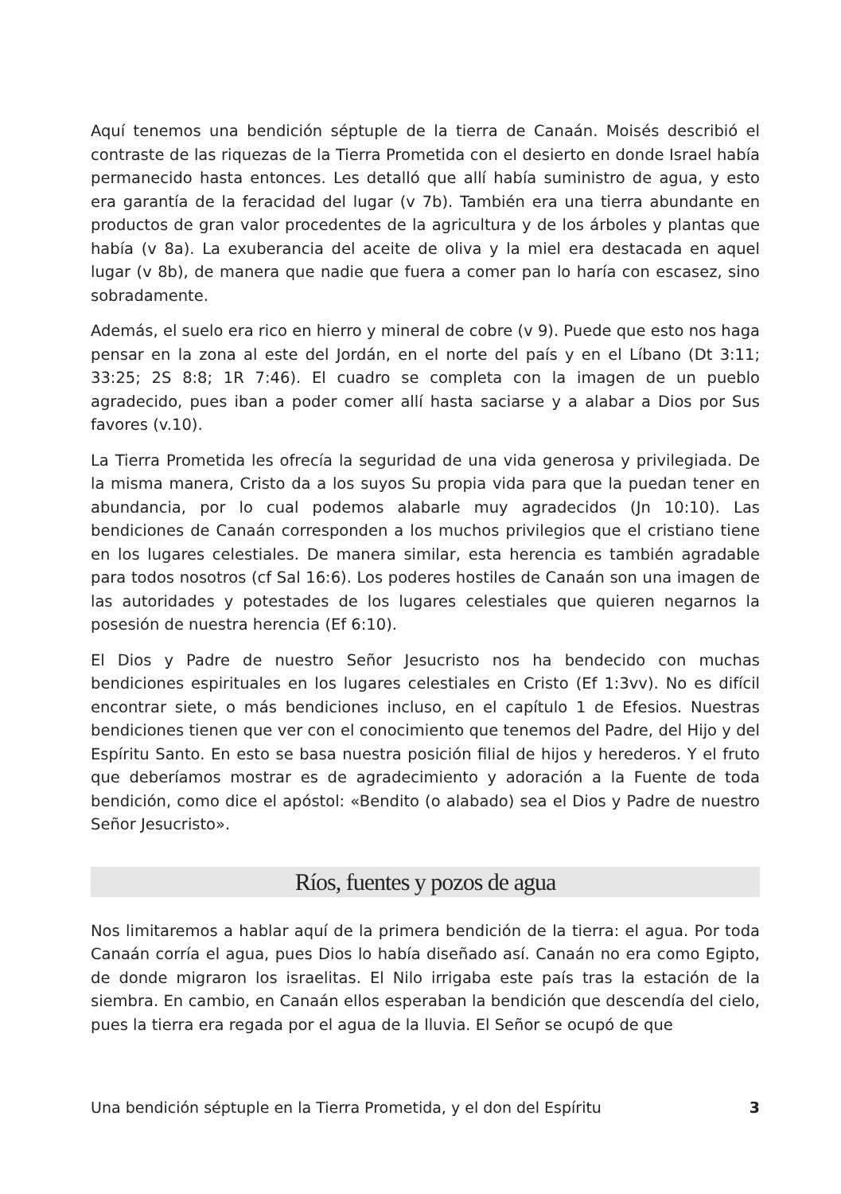Aquí tenemos una bendición séptuple de la tierra de Canaán. Moisés describió el contraste de las riquezas de la Tierra Prometida con el desierto en donde Israel había permanecido hasta entonces. Les detalló que allí había suministro de agua, y esto era garantía de la feracidad del lugar (v 7b). También era una tierra abundante en productos de gran valor procedentes de la agricultura y de los árboles y plantas que había (v 8a). La exuberancia del aceite de oliva y la miel era destacada en aquel lugar (v 8b), de manera que nadie que fuera a comer pan lo haría con escasez, sino sobradamente.
Además, el suelo era rico en hierro y mineral de cobre (v 9). Puede que esto nos haga pensar en la zona al este del Jordán, en el norte del país y en el Líbano (Dt 3:11; 33:25; 2S 8:8; 1R 7:46). El cuadro se completa con la imagen de un pueblo agradecido, pues iban a poder comer allí hasta saciarse y a alabar a Dios por Sus favores (v.10).
La Tierra Prometida les ofrecía la seguridad de una vida generosa y privilegiada. De la misma manera, Cristo da a los suyos Su propia vida para que la puedan tener en abundancia, por lo cual podemos alabarle muy agradecidos (Jn 10:10). Las bendiciones de Canaán corresponden a los muchos privilegios que el cristiano tiene en los lugares celestiales. De manera similar, esta herencia es también agradable para todos nosotros (cf Sal 16:6). Los poderes hostiles de Canaán son una imagen de las autoridades y potestades de los lugares celestiales que quieren negarnos la posesión de nuestra herencia (Ef 6:10).
El Dios y Padre de nuestro Señor Jesucristo nos ha bendecido con muchas bendiciones espirituales en los lugares celestiales en Cristo (Ef 1:3vv). No es difícil encontrar siete, o más bendiciones incluso, en el capítulo 1 de Efesios. Nuestras bendiciones tienen que ver con el conocimiento que tenemos del Padre, del Hijo y del Espíritu Santo. En esto se basa nuestra posición filial de hijos y herederos. Y el fruto que deberíamos mostrar es de agradecimiento y adoración a la Fuente de toda bendición, como dice el apóstol: «Bendito (o alabado) sea el Dios y Padre de nuestro Señor Jesucristo».
Ríos, fuentes y pozos de agua
Nos limitaremos a hablar aquí de la primera bendición de la tierra: el agua. Por toda Canaán corría el agua, pues Dios lo había diseñado así. Canaán no era como Egipto, de donde migraron los israelitas. El Nilo irrigaba este país tras la estación de la siembra. En cambio, en Canaán ellos esperaban la bendición que descendía del cielo, pues la tierra era regada por el agua de la lluvia. El Señor se ocupó de que
Una bendición séptuple en la Tierra Prometida, y el don del Espíritu 3